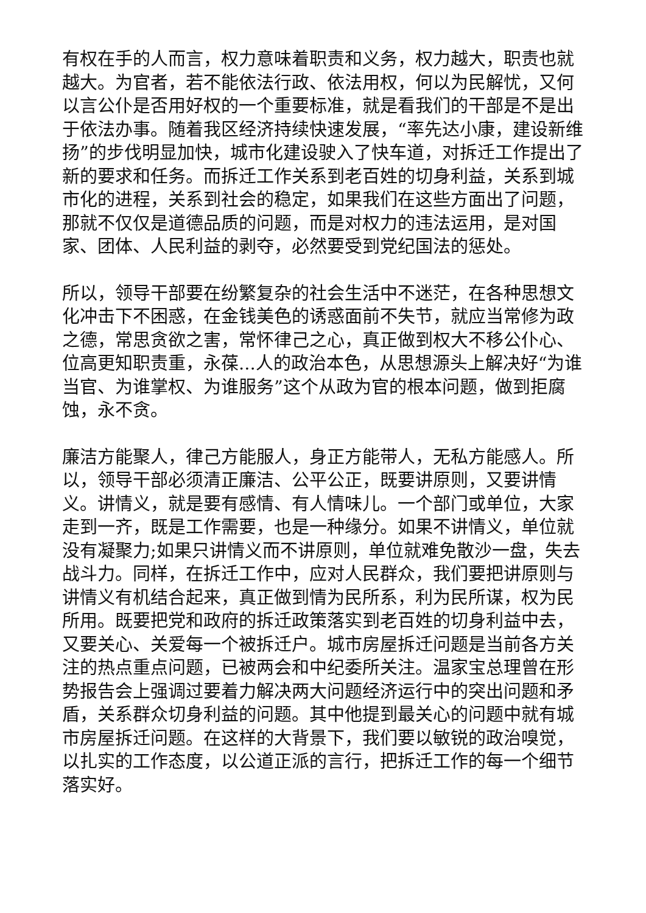有权在手的人而言，权力意味着职责和义务，权力越大，职责也就越大。为官者，若不能依法行政、依法用权，何以为民解忧，又何以言公仆是否用好权的一个重要标准，就是看我们的干部是不是出于依法办事。随着我区经济持续快速发展，“率先达小康，建设新维扬”的步伐明显加快，城市化建设驶入了快车道，对拆迁工作提出了新的要求和任务。而拆迁工作关系到老百姓的切身利益，关系到城市化的进程，关系到社会的稳定，如果我们在这些方面出了问题，那就不仅仅是道德品质的问题，而是对权力的违法运用，是对国家、团体、人民利益的剥夺，必然要受到党纪国法的惩处。
所以，领导干部要在纷繁复杂的社会生活中不迷茫，在各种思想文化冲击下不困惑，在金钱美色的诱惑面前不失节，就应当常修为政之德，常思贪欲之害，常怀律己之心，真正做到权大不移公仆心、位高更知职责重，永葆...人的政治本色，从思想源头上解决好“为谁当官、为谁掌权、为谁服务”这个从政为官的根本问题，做到拒腐蚀，永不贪。
廉洁方能聚人，律己方能服人，身正方能带人，无私方能感人。所以，领导干部必须清正廉洁、公平公正，既要讲原则，又要讲情义。讲情义，就是要有感情、有人情味儿。一个部门或单位，大家走到一齐，既是工作需要，也是一种缘分。如果不讲情义，单位就没有凝聚力;如果只讲情义而不讲原则，单位就难免散沙一盘，失去战斗力。同样，在拆迁工作中，应对人民群众，我们要把讲原则与讲情义有机结合起来，真正做到情为民所系，利为民所谋，权为民所用。既要把党和政府的拆迁政策落实到老百姓的切身利益中去，又要关心、关爱每一个被拆迁户。城市房屋拆迁问题是当前各方关注的热点重点问题，已被两会和中纪委所关注。温家宝总理曾在形势报告会上强调过要着力解决两大问题经济运行中的突出问题和矛盾，关系群众切身利益的问题。其中他提到最关心的问题中就有城市房屋拆迁问题。在这样的大背景下，我们要以敏锐的政治嗅觉，以扎实的工作态度，以公道正派的言行，把拆迁工作的每一个细节落实好。